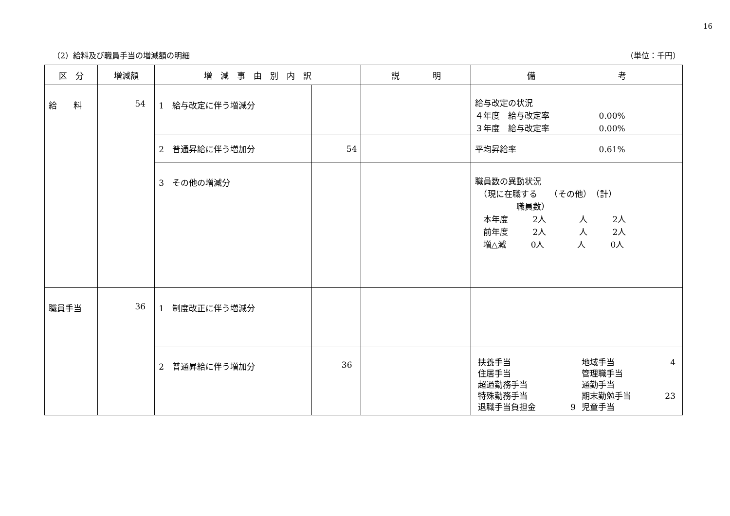16
（2）給料及び職員手当の増減額の明細 （単位：千円）
| 区 分 | 増減額 | 増 減 事 由 別 内 訳 | | 説 明 | 備 考 |
| --- | --- | --- | --- | --- | --- |
| 給 料 | 54 | 1 給与改定に伴う増減分 | | | 給与改定の状況 ４年度 給与改定率 0.00% ３年度 給与改定率 0.00% |
| | | 2 普通昇給に伴う増加分 | 54 | | 平均昇給率 0.61% |
| | | 3 その他の増減分 | | | 職員数の異動状況 （現に在職する （その他） （計） 職員数） 本年度 2人 人 2人 前年度 2人 人 2人 増△減 0人 人 0人 |
| 職員手当 | 36 | 1 制度改正に伴う増減分 | | | |
| | | 2 普通昇給に伴う増加分 | 36 | | / 扶養手当 / / 地域手当 / 4 / / 住居手当 / / 管理職手当 / / / 超過勤務手当 / / 通勤手当 / / / 特殊勤務手当 / / 期末勤勉手当 / 23 / / 退職手当負担金 / 9 / 児童手当 / / |